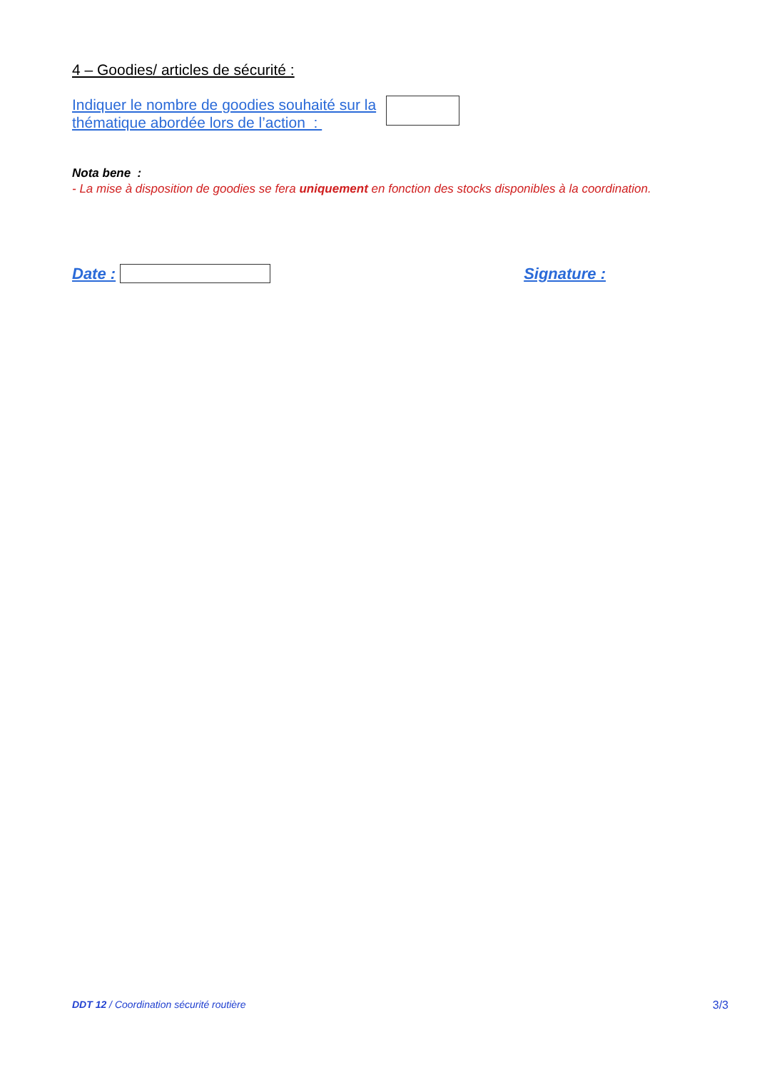4 – Goodies/ articles de sécurité :
Indiquer le nombre de goodies souhaité sur la thématique abordée lors de l’action :
Nota bene :
- La mise à disposition de goodies se fera uniquement en fonction des stocks disponibles à la coordination.
Date : Signature :
DDT 12 / Coordination sécurité routière 3/3